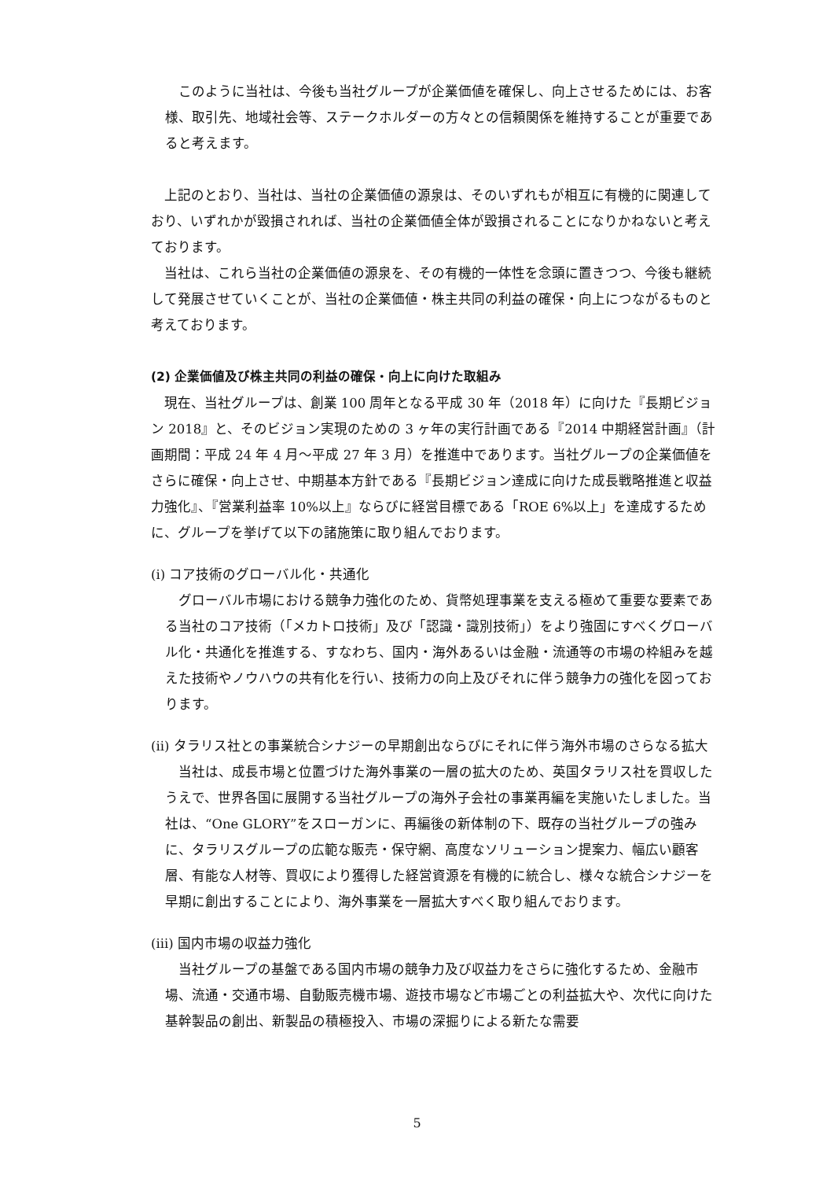このように当社は、今後も当社グループが企業価値を確保し、向上させるためには、お客様、取引先、地域社会等、ステークホルダーの方々との信頼関係を維持することが重要であると考えます。
上記のとおり、当社は、当社の企業価値の源泉は、そのいずれもが相互に有機的に関連しており、いずれかが毀損されれば、当社の企業価値全体が毀損されることになりかねないと考えております。
当社は、これら当社の企業価値の源泉を、その有機的一体性を念頭に置きつつ、今後も継続して発展させていくことが、当社の企業価値・株主共同の利益の確保・向上につながるものと考えております。
(2) 企業価値及び株主共同の利益の確保・向上に向けた取組み
現在、当社グループは、創業 100 周年となる平成 30 年（2018 年）に向けた『長期ビジョン 2018』と、そのビジョン実現のための 3 ヶ年の実行計画である『2014 中期経営計画』（計画期間：平成 24 年 4 月～平成 27 年 3 月）を推進中であります。当社グループの企業価値をさらに確保・向上させ、中期基本方針である『長期ビジョン達成に向けた成長戦略推進と収益力強化』、『営業利益率 10%以上』ならびに経営目標である「ROE 6%以上」を達成するために、グループを挙げて以下の諸施策に取り組んでおります。
(i) コア技術のグローバル化・共通化
グローバル市場における競争力強化のため、貨幣処理事業を支える極めて重要な要素である当社のコア技術（「メカトロ技術」及び「認識・識別技術」）をより強固にすべくグローバル化・共通化を推進する、すなわち、国内・海外あるいは金融・流通等の市場の枠組みを越えた技術やノウハウの共有化を行い、技術力の向上及びそれに伴う競争力の強化を図っております。
(ii) タラリス社との事業統合シナジーの早期創出ならびにそれに伴う海外市場のさらなる拡大
当社は、成長市場と位置づけた海外事業の一層の拡大のため、英国タラリス社を買収したうえで、世界各国に展開する当社グループの海外子会社の事業再編を実施いたしました。当社は、“One GLORY”をスローガンに、再編後の新体制の下、既存の当社グループの強みに、タラリスグループの広範な販売・保守網、高度なソリューション提案力、幅広い顧客層、有能な人材等、買収により獲得した経営資源を有機的に統合し、様々な統合シナジーを早期に創出することにより、海外事業を一層拡大すべく取り組んでおります。
(iii) 国内市場の収益力強化
当社グループの基盤である国内市場の競争力及び収益力をさらに強化するため、金融市場、流通・交通市場、自動販売機市場、遊技市場など市場ごとの利益拡大や、次代に向けた基幹製品の創出、新製品の積極投入、市場の深掘りによる新たな需要
5